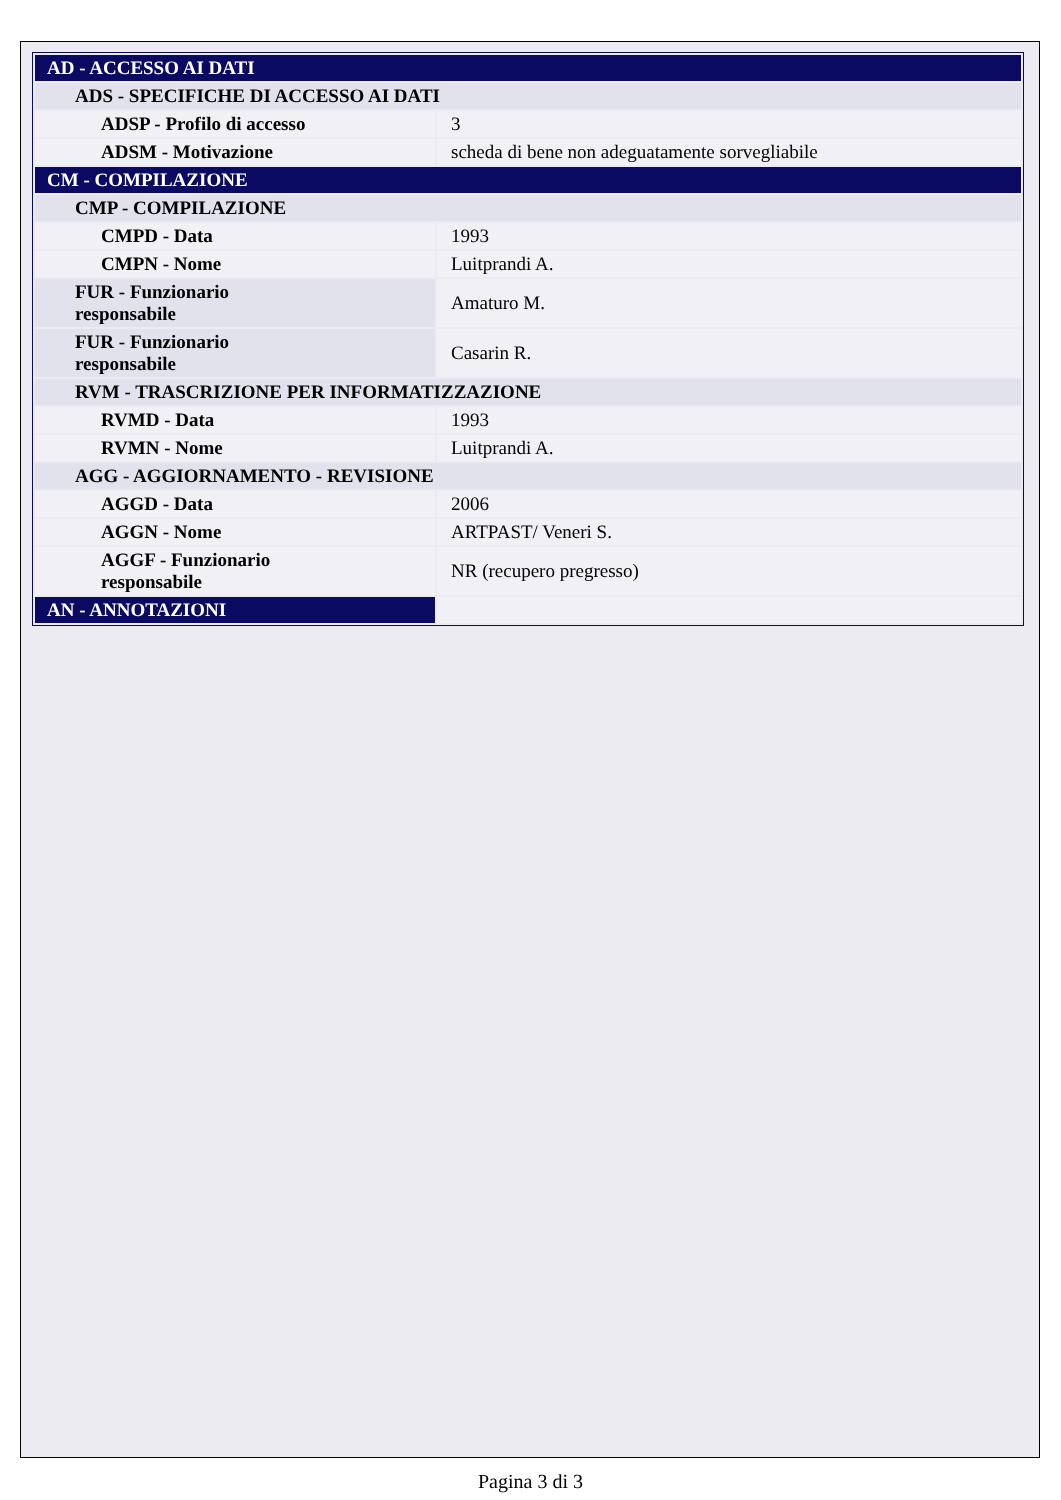| AD - ACCESSO AI DATI | |
| ADS - SPECIFICHE DI ACCESSO AI DATI | |
| ADSP - Profilo di accesso | 3 |
| ADSM - Motivazione | scheda di bene non adeguatamente sorvegliabile |
| CM - COMPILAZIONE | |
| CMP - COMPILAZIONE | |
| CMPD - Data | 1993 |
| CMPN - Nome | Luitprandi A. |
| FUR - Funzionario responsabile | Amaturo M. |
| FUR - Funzionario responsabile | Casarin R. |
| RVM - TRASCRIZIONE PER INFORMATIZZAZIONE | |
| RVMD - Data | 1993 |
| RVMN - Nome | Luitprandi A. |
| AGG - AGGIORNAMENTO - REVISIONE | |
| AGGD - Data | 2006 |
| AGGN - Nome | ARTPAST/ Veneri S. |
| AGGF - Funzionario responsabile | NR (recupero pregresso) |
| AN - ANNOTAZIONI | |
Pagina 3 di 3